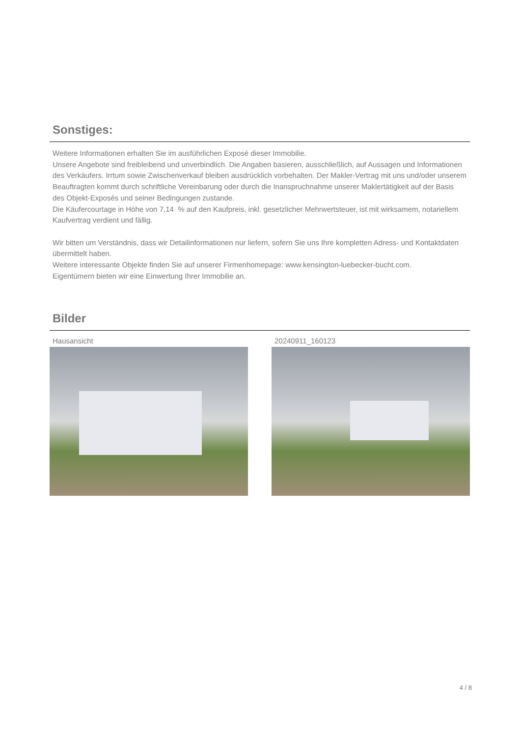Sonstiges:
Weitere Informationen erhalten Sie im ausführlichen Exposé dieser Immobilie.
Unsere Angebote sind freibleibend und unverbindlich. Die Angaben basieren, ausschließlich, auf Aussagen und Informationen des Verkäufers. Irrtum sowie Zwischenverkauf bleiben ausdrücklich vorbehalten. Der Makler-Vertrag mit uns und/oder unserem Beauftragten kommt durch schriftliche Vereinbarung oder durch die Inanspruchnahme unserer Maklertätigkeit auf der Basis des Objekt-Exposés und seiner Bedingungen zustande.
Die Käufercourtage in Höhe von 7,14 % auf den Kaufpreis, inkl. gesetzlicher Mehrwertsteuer, ist mit wirksamem, notariellem Kaufvertrag verdient und fällig.
Wir bitten um Verständnis, dass wir Detailinformationen nur liefern, sofern Sie uns Ihre kompletten Adress- und Kontaktdaten übermittelt haben.
Weitere interessante Objekte finden Sie auf unserer Firmenhomepage: www.kensington-luebecker-bucht.com.
Eigentümern bieten wir eine Einwertung Ihrer Immobilie an.
Bilder
Hausansicht 20240911_160123
4 / 8